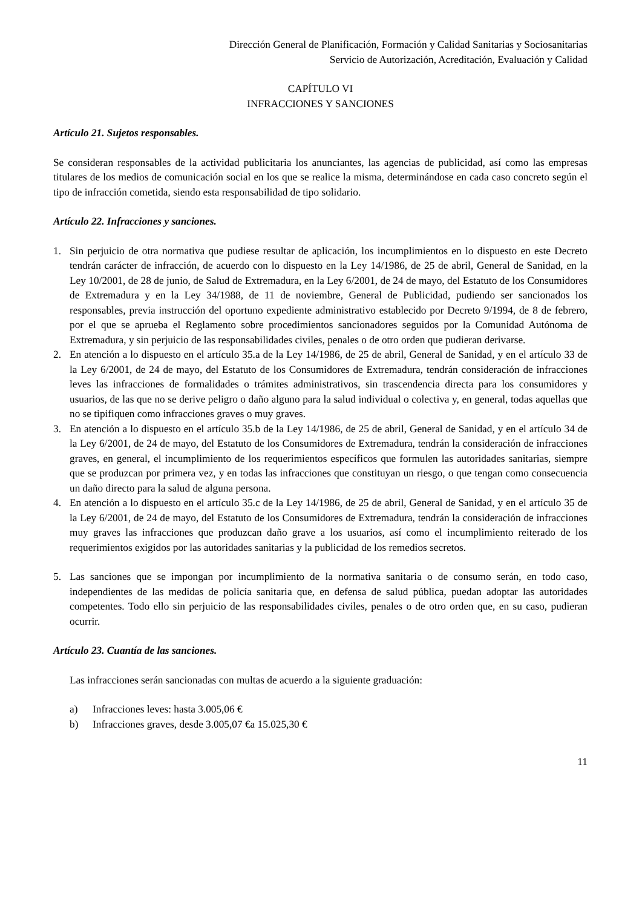Dirección General de Planificación, Formación y Calidad Sanitarias y Sociosanitarias
Servicio de Autorización, Acreditación, Evaluación y Calidad
CAPÍTULO VI
INFRACCIONES Y SANCIONES
Artículo 21. Sujetos responsables.
Se consideran responsables de la actividad publicitaria los anunciantes, las agencias de publicidad, así como las empresas titulares de los medios de comunicación social en los que se realice la misma, determinándose en cada caso concreto según el tipo de infracción cometida, siendo esta responsabilidad de tipo solidario.
Artículo 22. Infracciones y sanciones.
1. Sin perjuicio de otra normativa que pudiese resultar de aplicación, los incumplimientos en lo dispuesto en este Decreto tendrán carácter de infracción, de acuerdo con lo dispuesto en la Ley 14/1986, de 25 de abril, General de Sanidad, en la Ley 10/2001, de 28 de junio, de Salud de Extremadura, en la Ley 6/2001, de 24 de mayo, del Estatuto de los Consumidores de Extremadura y en la Ley 34/1988, de 11 de noviembre, General de Publicidad, pudiendo ser sancionados los responsables, previa instrucción del oportuno expediente administrativo establecido por Decreto 9/1994, de 8 de febrero, por el que se aprueba el Reglamento sobre procedimientos sancionadores seguidos por la Comunidad Autónoma de Extremadura, y sin perjuicio de las responsabilidades civiles, penales o de otro orden que pudieran derivarse.
2. En atención a lo dispuesto en el artículo 35.a de la Ley 14/1986, de 25 de abril, General de Sanidad, y en el artículo 33 de la Ley 6/2001, de 24 de mayo, del Estatuto de los Consumidores de Extremadura, tendrán consideración de infracciones leves las infracciones de formalidades o trámites administrativos, sin trascendencia directa para los consumidores y usuarios, de las que no se derive peligro o daño alguno para la salud individual o colectiva y, en general, todas aquellas que no se tipifiquen como infracciones graves o muy graves.
3. En atención a lo dispuesto en el artículo 35.b de la Ley 14/1986, de 25 de abril, General de Sanidad, y en el artículo 34 de la Ley 6/2001, de 24 de mayo, del Estatuto de los Consumidores de Extremadura, tendrán la consideración de infracciones graves, en general, el incumplimiento de los requerimientos específicos que formulen las autoridades sanitarias, siempre que se produzcan por primera vez, y en todas las infracciones que constituyan un riesgo, o que tengan como consecuencia un daño directo para la salud de alguna persona.
4. En atención a lo dispuesto en el artículo 35.c de la Ley 14/1986, de 25 de abril, General de Sanidad, y en el artículo 35 de la Ley 6/2001, de 24 de mayo, del Estatuto de los Consumidores de Extremadura, tendrán la consideración de infracciones muy graves las infracciones que produzcan daño grave a los usuarios, así como el incumplimiento reiterado de los requerimientos exigidos por las autoridades sanitarias y la publicidad de los remedios secretos.
5. Las sanciones que se impongan por incumplimiento de la normativa sanitaria o de consumo serán, en todo caso, independientes de las medidas de policía sanitaria que, en defensa de salud pública, puedan adoptar las autoridades competentes. Todo ello sin perjuicio de las responsabilidades civiles, penales o de otro orden que, en su caso, pudieran ocurrir.
Artículo 23. Cuantía de las sanciones.
Las infracciones serán sancionadas con multas de acuerdo a la siguiente graduación:
a) Infracciones leves: hasta 3.005,06 €
b) Infracciones graves, desde 3.005,07 €a 15.025,30 €
11